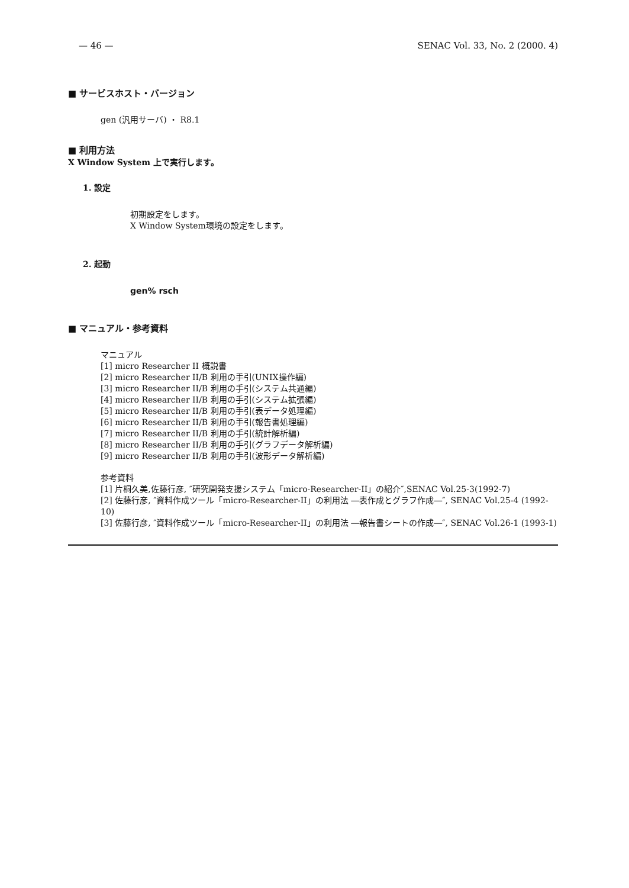— 46 — SENAC Vol. 33, No. 2 (2000. 4)
■ サービスホスト・バージョン
gen (汎用サーバ) ・ R8.1
■ 利用方法
X Window System 上で実行します。
1. 設定
初期設定をします。
X Window System環境の設定をします。
2. 起動
gen% rsch
■ マニュアル・参考資料
マニュアル
[1] micro Researcher II 概説書
[2] micro Researcher II/B 利用の手引(UNIX操作編)
[3] micro Researcher II/B 利用の手引(システム共通編)
[4] micro Researcher II/B 利用の手引(システム拡張編)
[5] micro Researcher II/B 利用の手引(表データ処理編)
[6] micro Researcher II/B 利用の手引(報告書処理編)
[7] micro Researcher II/B 利用の手引(統計解析編)
[8] micro Researcher II/B 利用の手引(グラフデータ解析編)
[9] micro Researcher II/B 利用の手引(波形データ解析編)
参考資料
[1] 片桐久美,佐藤行彦, ″研究開発支援システム「micro-Researcher-II」の紹介″,SENAC Vol.25-3(1992-7)
[2] 佐藤行彦, ″資料作成ツール「micro-Researcher-II」の利用法 ―表作成とグラフ作成―″, SENAC Vol.25-4 (1992-10)
[3] 佐藤行彦, ″資料作成ツール「micro-Researcher-II」の利用法 ―報告書シートの作成―″, SENAC Vol.26-1 (1993-1)